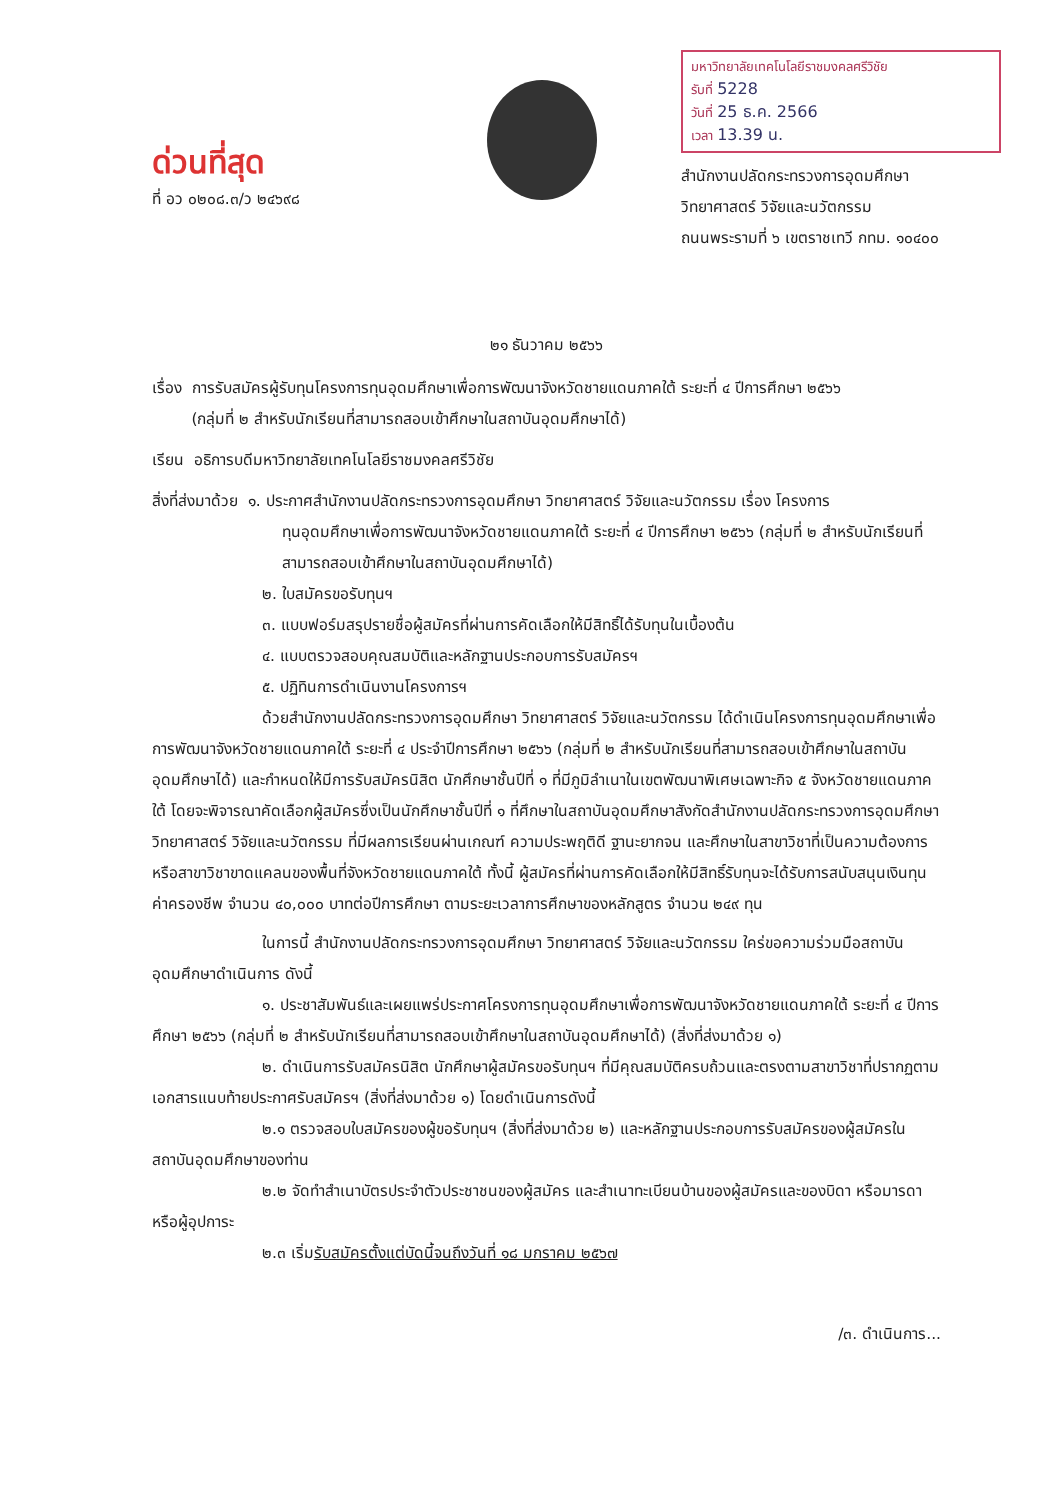ด่วนที่สุด
ที่ อว ๐๒๐๘.๓/ว ๒๔๖๙๘
มหาวิทยาลัยเทคโนโลยีราชมงคลศรีวิชัย
รับที่ 5228
วันที่ 25 ธ.ค. 2566
เวลา 13.39 น.
สำนักงานปลัดกระทรวงการอุดมศึกษา
วิทยาศาสตร์ วิจัยและนวัตกรรม
ถนนพระรามที่ ๖ เขตราชเทวี กทม. ๑๐๔๐๐
๒๑ ธันวาคม ๒๕๖๖
เรื่อง การรับสมัครผู้รับทุนโครงการทุนอุดมศึกษาเพื่อการพัฒนาจังหวัดชายแดนภาคใต้ ระยะที่ ๔ ปีการศึกษา ๒๕๖๖
(กลุ่มที่ ๒ สำหรับนักเรียนที่สามารถสอบเข้าศึกษาในสถาบันอุดมศึกษาได้)
เรียน อธิการบดีมหาวิทยาลัยเทคโนโลยีราชมงคลศรีวิชัย
สิ่งที่ส่งมาด้วย ๑. ประกาศสำนักงานปลัดกระทรวงการอุดมศึกษา วิทยาศาสตร์ วิจัยและนวัตกรรม เรื่อง โครงการ
ทุนอุดมศึกษาเพื่อการพัฒนาจังหวัดชายแดนภาคใต้ ระยะที่ ๔ ปีการศึกษา ๒๕๖๖ (กลุ่มที่ ๒ สำหรับนักเรียนที่สามารถสอบเข้าศึกษาในสถาบันอุดมศึกษาได้)
๒. ใบสมัครขอรับทุนฯ
๓. แบบฟอร์มสรุปรายชื่อผู้สมัครที่ผ่านการคัดเลือกให้มีสิทธิ์ได้รับทุนในเบื้องต้น
๔. แบบตรวจสอบคุณสมบัติและหลักฐานประกอบการรับสมัครฯ
๕. ปฏิทินการดำเนินงานโครงการฯ
ด้วยสำนักงานปลัดกระทรวงการอุดมศึกษา วิทยาศาสตร์ วิจัยและนวัตกรรม ได้ดำเนินโครงการทุนอุดมศึกษาเพื่อการพัฒนาจังหวัดชายแดนภาคใต้ ระยะที่ ๔ ประจำปีการศึกษา ๒๕๖๖ (กลุ่มที่ ๒ สำหรับนักเรียนที่สามารถสอบเข้าศึกษาในสถาบันอุดมศึกษาได้) และกำหนดให้มีการรับสมัครนิสิต นักศึกษาชั้นปีที่ ๑ ที่มีภูมิลำเนาในเขตพัฒนาพิเศษเฉพาะกิจ ๕ จังหวัดชายแดนภาคใต้ โดยจะพิจารณาคัดเลือกผู้สมัครซึ่งเป็นนักศึกษาชั้นปีที่ ๑ ที่ศึกษาในสถาบันอุดมศึกษาสังกัดสำนักงานปลัดกระทรวงการอุดมศึกษา วิทยาศาสตร์ วิจัยและนวัตกรรม ที่มีผลการเรียนผ่านเกณฑ์ ความประพฤติดี ฐานะยากจน และศึกษาในสาขาวิชาที่เป็นความต้องการหรือสาขาวิชาขาดแคลนของพื้นที่จังหวัดชายแดนภาคใต้ ทั้งนี้ ผู้สมัครที่ผ่านการคัดเลือกให้มีสิทธิ์รับทุนจะได้รับการสนับสนุนเงินทุนค่าครองชีพ จำนวน ๔๐,๐๐๐ บาทต่อปีการศึกษา ตามระยะเวลาการศึกษาของหลักสูตร จำนวน ๒๔๙ ทุน
ในการนี้ สำนักงานปลัดกระทรวงการอุดมศึกษา วิทยาศาสตร์ วิจัยและนวัตกรรม ใคร่ขอความร่วมมือสถาบันอุดมศึกษาดำเนินการ ดังนี้
๑. ประชาสัมพันธ์และเผยแพร่ประกาศโครงการทุนอุดมศึกษาเพื่อการพัฒนาจังหวัดชายแดนภาคใต้ ระยะที่ ๔ ปีการศึกษา ๒๕๖๖ (กลุ่มที่ ๒ สำหรับนักเรียนที่สามารถสอบเข้าศึกษาในสถาบันอุดมศึกษาได้) (สิ่งที่ส่งมาด้วย ๑)
๒. ดำเนินการรับสมัครนิสิต นักศึกษาผู้สมัครขอรับทุนฯ ที่มีคุณสมบัติครบถ้วนและตรงตามสาขาวิชาที่ปรากฏตามเอกสารแนบท้ายประกาศรับสมัครฯ (สิ่งที่ส่งมาด้วย ๑) โดยดำเนินการดังนี้
๒.๑ ตรวจสอบใบสมัครของผู้ขอรับทุนฯ (สิ่งที่ส่งมาด้วย ๒) และหลักฐานประกอบการรับสมัครของผู้สมัครในสถาบันอุดมศึกษาของท่าน
๒.๒ จัดทำสำเนาบัตรประจำตัวประชาชนของผู้สมัคร และสำเนาทะเบียนบ้านของผู้สมัครและของบิดา หรือมารดา หรือผู้อุปการะ
๒.๓ เริ่มรับสมัครตั้งแต่บัดนี้จนถึงวันที่ ๑๘ มกราคม ๒๕๖๗
/๓. ดำเนินการ...